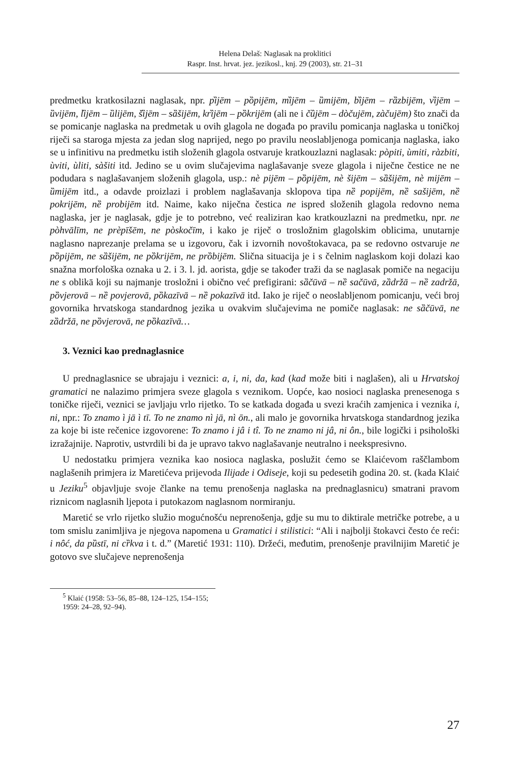Helena Delaš: Naglasak na proklitici
Raspr. Inst. hrvat. jez. jezikosl., knj. 29 (2003), str. 21–31
predmetku kratkosilazni naglasak, npr. pȉjēm – pȍpijēm, mȉjēm – ȕmijēm, bȉjēm – rȁzbijēm, vȉjēm – ȕvijēm, lȉjēm – ȕlijēm, šȉjēm – sȁšijēm, krȉjēm – pȍkrijēm (ali ne i čȕjēm – dòčujēm, zàčujēm) što znači da se pomicanje naglaska na predmetak u ovih glagola ne događa po pravilu pomicanja naglaska u toničkoj riječi sa staroga mjesta za jedan slog naprijed, nego po pravilu neoslabljenoga pomicanja naglaska, iako se u infinitivu na predmetku istih složenih glagola ostvaruje kratkouzlazni naglasak: pòpiti, ùmiti, ràzbiti, ùviti, ùliti, sàšiti itd. Jedino se u ovim slučajevima naglašavanje sveze glagola i niječne čestice ne ne podudara s naglašavanjem složenih glagola, usp.: nè pijēm – pȍpijēm, nè šijēm – sȁšijēm, nè mijēm – ȕmijēm itd., a odavde proizlazi i problem naglašavanja sklopova tipa nȅ popijēm, nȅ sašijēm, nȅ pokrijēm, nȅ probijēm itd. Naime, kako niječna čestica ne ispred složenih glagola redovno nema naglaska, jer je naglasak, gdje je to potrebno, već realiziran kao kratkouzlazni na predmetku, npr. ne pòhvālīm, ne prèpīšēm, ne pòskočīm, i kako je riječ o trosložnim glagolskim oblicima, unutarnje naglasno naprezanje prelama se u izgovoru, čak i izvornih novoštokavaca, pa se redovno ostvaruje ne pȍpijēm, ne sȁšijēm, ne pȍkrijēm, ne prȍbijēm. Slična situacija je i s čelnim naglaskom koji dolazi kao snažna morfološka oznaka u 2. i 3. l. jd. aorista, gdje se također traži da se naglasak pomiče na negaciju ne s oblikā koji su najmanje trosložni i obično već prefigirani: sȁčūvā – nȅ sačūvā, zȁdržā – nȅ zadržā, pȍvjerovā – nȅ povjerovā, pȍkazīvā – nȅ pokazīvā itd. Iako je riječ o neoslabljenom pomicanju, veći broj govornika hrvatskoga standardnog jezika u ovakvim slučajevima ne pomiče naglasak: ne sȁčūvā, ne zȁdržā, ne pȍvjerovā, ne pȍkazīvā…
3. Veznici kao prednaglasnice
U prednaglasnice se ubrajaju i veznici: a, i, ni, da, kad (kad može biti i naglašen), ali u Hrvatskoj gramatici ne nalazimo primjera sveze glagola s veznikom. Uopće, kao nosioci naglaska prenesenoga s toničke riječi, veznici se javljaju vrlo rijetko. To se katkada događa u svezi kraćih zamjenica i veznika i, ni, npr.: To znamo ì jā ì tī. To ne znamo nì jā, nì ōn., ali malo je govornika hrvatskoga standardnog jezika za koje bi iste rečenice izgovorene: To znamo i jâ i tî. To ne znamo ni jâ, ni ôn., bile logički i psihološki izražajnije. Naprotiv, ustvrdili bi da je upravo takvo naglašavanje neutralno i neekspresivno.
U nedostatku primjera veznika kao nosioca naglaska, poslužit ćemo se Klaićevom raščlambom naglašenih primjera iz Maretićeva prijevoda Ilijade i Odiseje, koji su pedesetih godina 20. st. (kada Klaić u Jeziku<sup>5</sup> objavljuje svoje članke na temu prenošenja naglaska na prednaglasnicu) smatrani pravom riznicom naglasnih ljepota i putokazom naglasnom normiranju.
Maretić se vrlo rijetko služio mogućnošću neprenošenja, gdje su mu to diktirale metričke potrebe, a u tom smislu zanimljiva je njegova napomena u Gramatici i stilistici: “Ali i najbolji štokavci često će reći: i nôć, da pȕstī, ni cȑkva i t. d.” (Maretić 1931: 110). Držeći, međutim, prenošenje pravilnijim Maretić je gotovo sve slučajeve neprenošenja
<sup>5</sup> Klaić (1958: 53–56, 85–88, 124–125, 154–155; 1959: 24–28, 92–94).
27